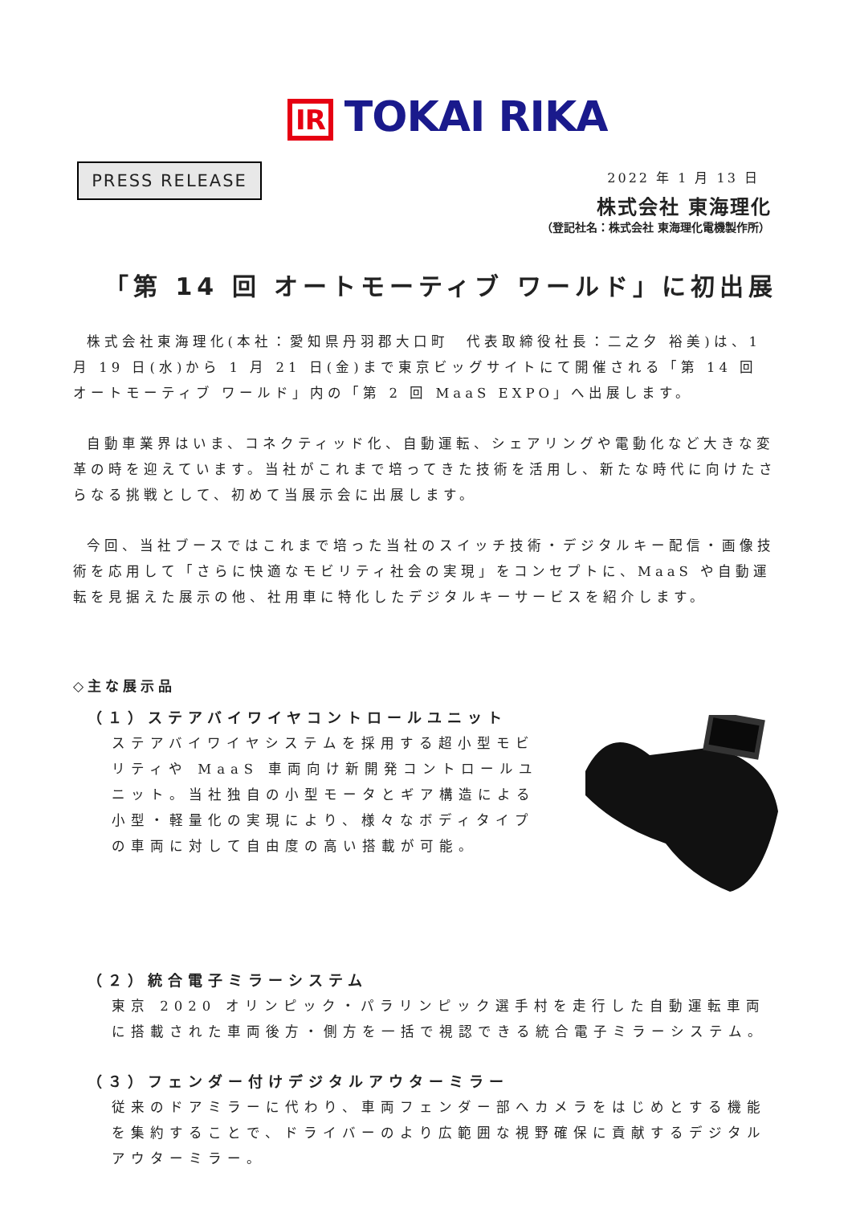IR TOKAI RIKA
PRESS RELEASE 2022 年 1 月 13 日
株式会社 東海理化
（登記社名：株式会社 東海理化電機製作所）
「第 14 回 オートモーティブ ワールド」に初出展
株式会社東海理化(本社：愛知県丹羽郡大口町　代表取締役社長：二之夕 裕美)は、1 月 19 日(水)から 1 月 21 日(金)まで東京ビッグサイトにて開催される「第 14 回 オートモーティブ ワールド」内の「第 2 回 MaaS EXPO」へ出展します。
自動車業界はいま、コネクティッド化、自動運転、シェアリングや電動化など大きな変革の時を迎えています。当社がこれまで培ってきた技術を活用し、新たな時代に向けたさらなる挑戦として、初めて当展示会に出展します。
今回、当社ブースではこれまで培った当社のスイッチ技術・デジタルキー配信・画像技術を応用して「さらに快適なモビリティ社会の実現」をコンセプトに、MaaS や自動運転を見据えた展示の他、社用車に特化したデジタルキーサービスを紹介します。
◇主な展示品
（１）ステアバイワイヤコントロールユニット
ステアバイワイヤシステムを採用する超小型モビリティや MaaS 車両向け新開発コントロールユニット。当社独自の小型モータとギア構造による小型・軽量化の実現により、様々なボディタイプの車両に対して自由度の高い搭載が可能。
（２）統合電子ミラーシステム
東京 2020 オリンピック・パラリンピック選手村を走行した自動運転車両に搭載された車両後方・側方を一括で視認できる統合電子ミラーシステム。
（３）フェンダー付けデジタルアウターミラー
従来のドアミラーに代わり、車両フェンダー部へカメラをはじめとする機能を集約することで、ドライバーのより広範囲な視野確保に貢献するデジタルアウターミラー。